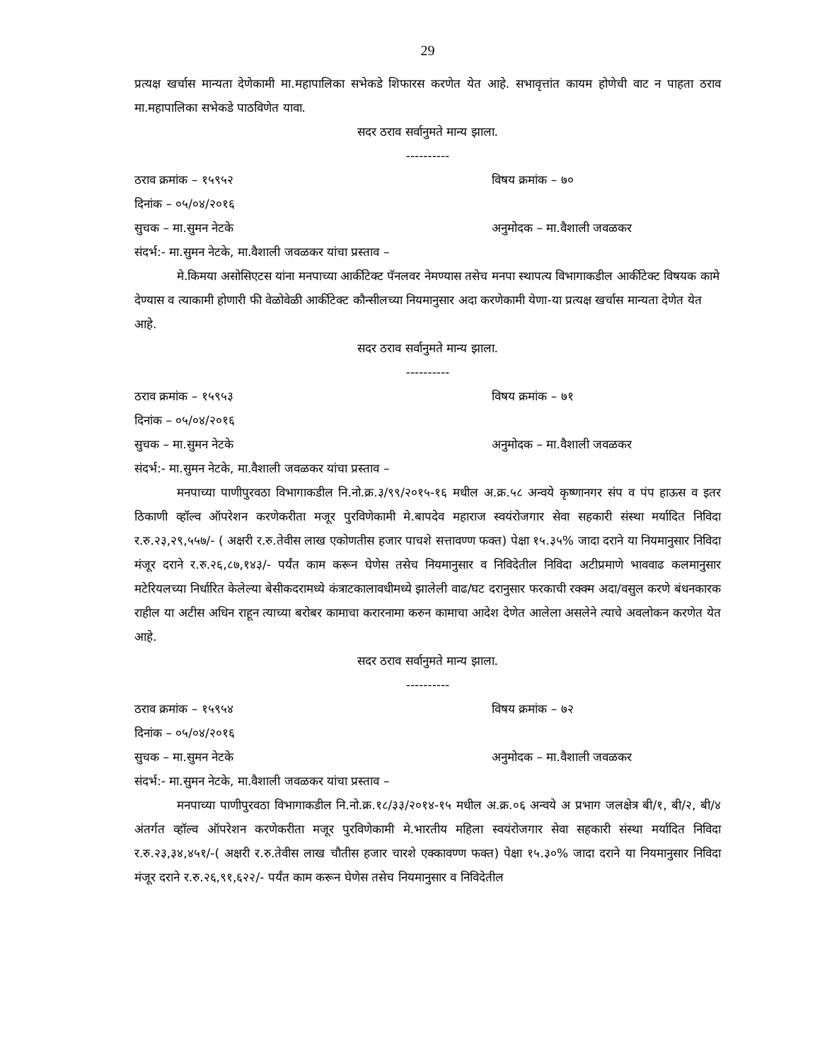29
प्रत्यक्ष खर्चास मान्यता देणेकामी मा.महापालिका सभेकडे शिफारस करणेत येत आहे. सभावृत्तांत कायम होणेची वाट न पाहता ठराव मा.महापालिका सभेकडे पाठविणेत यावा.
सदर ठराव सर्वानुमते मान्य झाला.
----------
ठराव क्रमांक – १५९५२ विषय क्रमांक – ७०
दिनांक – ०५/०४/२०१६
सुचक – मा.सुमन नेटके अनुमोदक – मा.वैशाली जवळकर
संदर्भ:- मा.सुमन नेटके, मा.वैशाली जवळकर यांचा प्रस्ताव –
मे.किमया असोसिएटस यांना मनपाच्या आर्कीटेक्ट पॅनलवर नेमण्यास तसेच मनपा स्थापत्य विभागाकडील आर्कीटेक्ट विषयक कामे देण्यास व त्याकामी होणारी फी वेळोवेळी आर्कीटेक्ट कौन्सीलच्या नियमानुसार अदा करणेकामी येणा-या प्रत्यक्ष खर्चास मान्यता देणेत येत आहे.
सदर ठराव सर्वानुमते मान्य झाला.
----------
ठराव क्रमांक – १५९५३ विषय क्रमांक – ७१
दिनांक – ०५/०४/२०१६
सुचक – मा.सुमन नेटके अनुमोदक – मा.वैशाली जवळकर
संदर्भ:- मा.सुमन नेटके, मा.वैशाली जवळकर यांचा प्रस्ताव –
मनपाच्या पाणीपुरवठा विभागाकडील नि.नो.क्र.३/९९/२०१५-१६ मधील अ.क्र.५८ अन्वये कृष्णानगर संप व पंप हाऊस व इतर ठिकाणी व्हॉल्व ऑपरेशन करणेकरीता मजूर पुरविणेकामी मे.बापदेव महाराज स्वयंरोजगार सेवा सहकारी संस्था मर्यादित निविदा र.रु.२३,२९,५५७/- ( अक्षरी र.रु.तेवीस लाख एकोणतीस हजार पाचशे सत्तावण्ण फक्त) पेक्षा १५.३५% जादा दराने या नियमानुसार निविदा मंजूर दराने र.रु.२६,८७,१४३/- पर्यंत काम करून घेणेस तसेच नियमानुसार व निविदेतील निविदा अटीप्रमाणे भाववाढ कलमानुसार मटेरियलच्या निर्धारित केलेल्या बेसीकदरामध्ये कंत्राटकालावधीमध्ये झालेली वाढ/घट दरानुसार फरकाची रक्क्म अदा/वसुल करणे बंधनकारक राहील या अटीस अधिन राहून त्याच्या बरोबर कामाचा करारनामा करुन कामाचा आदेश देणेत आलेला असलेने त्याचे अवलोकन करणेत येत आहे.
सदर ठराव सर्वानुमते मान्य झाला.
----------
ठराव क्रमांक – १५९५४ विषय क्रमांक – ७२
दिनांक – ०५/०४/२०१६
सुचक – मा.सुमन नेटके अनुमोदक – मा.वैशाली जवळकर
संदर्भ:- मा.सुमन नेटके, मा.वैशाली जवळकर यांचा प्रस्ताव –
मनपाच्या पाणीपुरवठा विभागाकडील नि.नो.क्र.१८/३३/२०१४-१५ मधील अ.क्र.०६ अन्वये अ प्रभाग जलक्षेत्र बी/१, बी/२, बी/४ अंतर्गत व्हॉल्व ऑपरेशन करणेकरीता मजूर पुरविणेकामी मे.भारतीय महिला स्वयंरोजगार सेवा सहकारी संस्था मर्यादित निविदा र.रु.२३,३४,४५१/-( अक्षरी र.रु.तेवीस लाख चौतीस हजार चारशे एक्कावण्ण फक्त) पेक्षा १५.३०% जादा दराने या नियमानुसार निविदा मंजूर दराने र.रु.२६,९१,६२२/- पर्यंत काम करून घेणेस तसेच नियमानुसार व निविदेतील